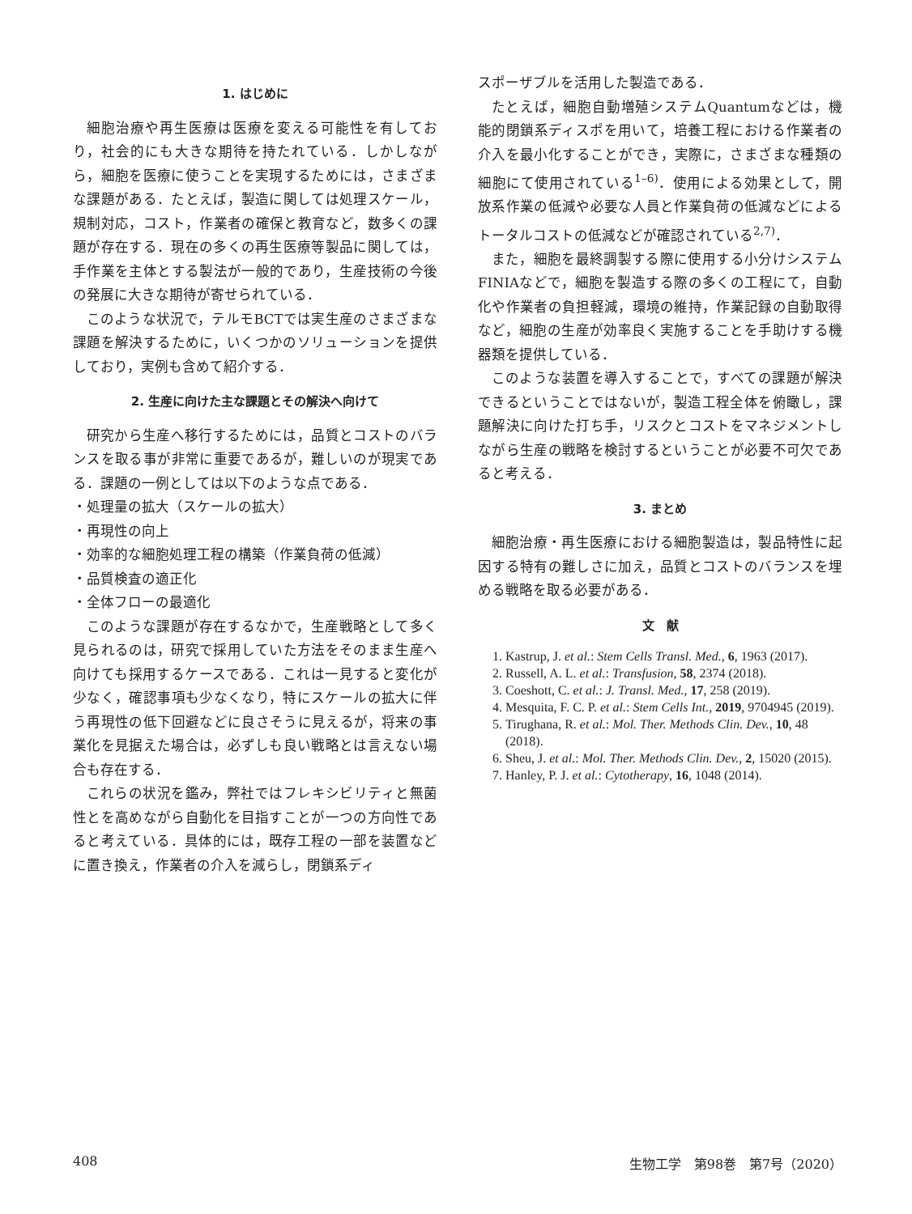1. はじめに
細胞治療や再生医療は医療を変える可能性を有しており，社会的にも大きな期待を持たれている．しかしながら，細胞を医療に使うことを実現するためには，さまざまな課題がある．たとえば，製造に関しては処理スケール，規制対応，コスト，作業者の確保と教育など，数多くの課題が存在する．現在の多くの再生医療等製品に関しては，手作業を主体とする製法が一般的であり，生産技術の今後の発展に大きな期待が寄せられている．
このような状況で，テルモBCTでは実生産のさまざまな課題を解決するために，いくつかのソリューションを提供しており，実例も含めて紹介する．
2. 生産に向けた主な課題とその解決へ向けて
研究から生産へ移行するためには，品質とコストのバランスを取る事が非常に重要であるが，難しいのが現実である．課題の一例としては以下のような点である．
・処理量の拡大（スケールの拡大）
・再現性の向上
・効率的な細胞処理工程の構築（作業負荷の低減）
・品質検査の適正化
・全体フローの最適化
このような課題が存在するなかで，生産戦略として多く見られるのは，研究で採用していた方法をそのまま生産へ向けても採用するケースである．これは一見すると変化が少なく，確認事項も少なくなり，特にスケールの拡大に伴う再現性の低下回避などに良さそうに見えるが，将来の事業化を見据えた場合は，必ずしも良い戦略とは言えない場合も存在する．
これらの状況を鑑み，弊社ではフレキシビリティと無菌性とを高めながら自動化を目指すことが一つの方向性であると考えている．具体的には，既存工程の一部を装置などに置き換え，作業者の介入を減らし，閉鎖系ディ
スポーザブルを活用した製造である．
たとえば，細胞自動増殖システムQuantumなどは，機能的閉鎖系ディスポを用いて，培養工程における作業者の介入を最小化することができ，実際に，さまざまな種類の細胞にて使用されている<sup>1–6)</sup>．使用による効果として，開放系作業の低減や必要な人員と作業負荷の低減などによるトータルコストの低減などが確認されている<sup>2,7)</sup>．
また，細胞を最終調製する際に使用する小分けシステムFINIAなどで，細胞を製造する際の多くの工程にて，自動化や作業者の負担軽減，環境の維持，作業記録の自動取得など，細胞の生産が効率良く実施することを手助けする機器類を提供している．
このような装置を導入することで，すべての課題が解決できるということではないが，製造工程全体を俯瞰し，課題解決に向けた打ち手，リスクとコストをマネジメントしながら生産の戦略を検討するということが必要不可欠であると考える．
3. まとめ
細胞治療・再生医療における細胞製造は，製品特性に起因する特有の難しさに加え，品質とコストのバランスを埋める戦略を取る必要がある．
文　献
1. Kastrup, J. et al.: Stem Cells Transl. Med., 6, 1963 (2017).
2. Russell, A. L. et al.: Transfusion, 58, 2374 (2018).
3. Coeshott, C. et al.: J. Transl. Med., 17, 258 (2019).
4. Mesquita, F. C. P. et al.: Stem Cells Int., 2019, 9704945 (2019).
5. Tirughana, R. et al.: Mol. Ther. Methods Clin. Dev., 10, 48 (2018).
6. Sheu, J. et al.: Mol. Ther. Methods Clin. Dev., 2, 15020 (2015).
7. Hanley, P. J. et al.: Cytotherapy, 16, 1048 (2014).
408 生物工学　第98巻　第7号（2020）